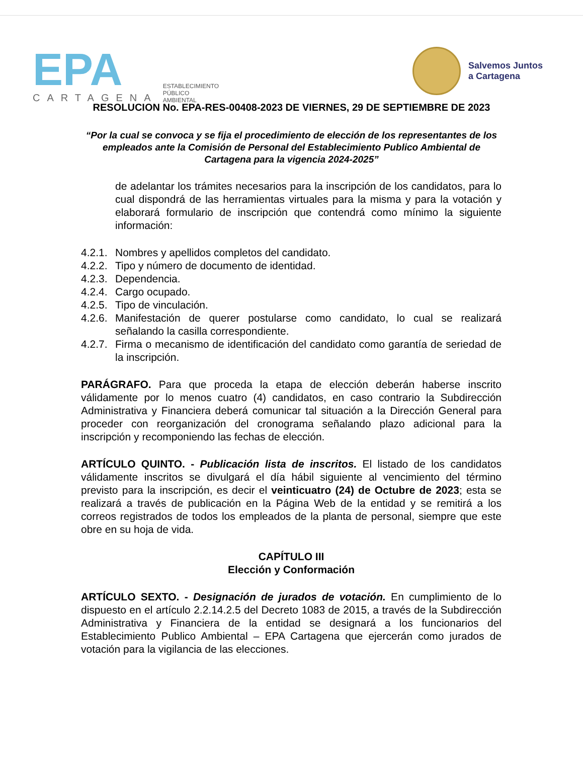EPA
CARTAGENA
ESTABLECIMIENTO
PÚBLICO
AMBIENTAL
Salvemos Juntos
a Cartagena
RESOLUCION No. EPA-RES-00408-2023 DE VIERNES, 29 DE SEPTIEMBRE DE 2023
“Por la cual se convoca y se fija el procedimiento de elección de los representantes de los empleados ante la Comisión de Personal del Establecimiento Publico Ambiental de Cartagena para la vigencia 2024-2025”
de adelantar los trámites necesarios para la inscripción de los candidatos, para lo cual dispondrá de las herramientas virtuales para la misma y para la votación y elaborará formulario de inscripción que contendrá como mínimo la siguiente información:
4.2.1. Nombres y apellidos completos del candidato.
4.2.2. Tipo y número de documento de identidad.
4.2.3. Dependencia.
4.2.4. Cargo ocupado.
4.2.5. Tipo de vinculación.
4.2.6. Manifestación de querer postularse como candidato, lo cual se realizará señalando la casilla correspondiente.
4.2.7. Firma o mecanismo de identificación del candidato como garantía de seriedad de la inscripción.
PARÁGRAFO. Para que proceda la etapa de elección deberán haberse inscrito válidamente por lo menos cuatro (4) candidatos, en caso contrario la Subdirección Administrativa y Financiera deberá comunicar tal situación a la Dirección General para proceder con reorganización del cronograma señalando plazo adicional para la inscripción y recomponiendo las fechas de elección.
ARTÍCULO QUINTO. - Publicación lista de inscritos. El listado de los candidatos válidamente inscritos se divulgará el día hábil siguiente al vencimiento del término previsto para la inscripción, es decir el veinticuatro (24) de Octubre de 2023; esta se realizará a través de publicación en la Página Web de la entidad y se remitirá a los correos registrados de todos los empleados de la planta de personal, siempre que este obre en su hoja de vida.
CAPÍTULO III
Elección y Conformación
ARTÍCULO SEXTO. - Designación de jurados de votación. En cumplimiento de lo dispuesto en el artículo 2.2.14.2.5 del Decreto 1083 de 2015, a través de la Subdirección Administrativa y Financiera de la entidad se designará a los funcionarios del Establecimiento Publico Ambiental – EPA Cartagena que ejercerán como jurados de votación para la vigilancia de las elecciones.